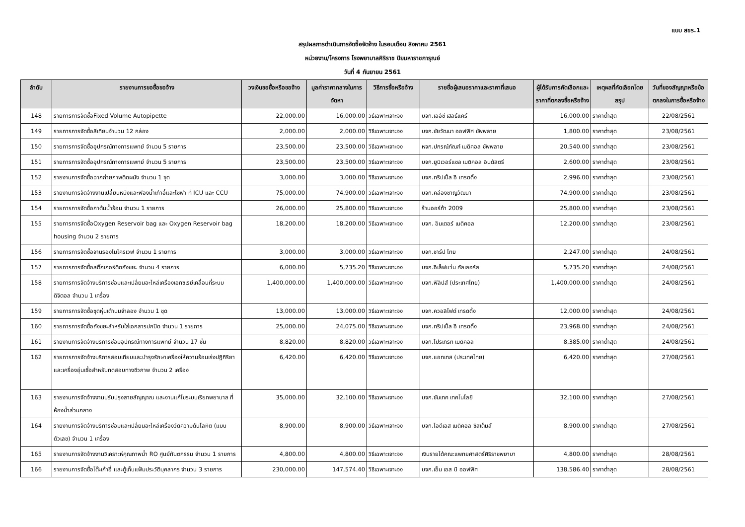แบบ สขร.1
สรุปผลการดำเนินการจัดซื้อจัดจ้าง ในรอบเดือน สิงหาคม 2561
หน่วยงาน/โครงการ โรงพยาบาลศิริราช ปิยมหาราชการุณย์
วันที่ 4 กันยายน 2561
| ลำดับ | รายงานการขอซื้อขอจ้าง | วงเงินขอซื้อหรือขอจ้าง | มูลค่าราคากลางในการจัดหา | วิธีการซื้อหรือจ้าง | รายชื่อผู้เสนอราคาและราคาที่เสนอ | ผู้ได้รับการคัดเลือกและราคาที่ตกลงซื้อหรือจ้าง | เหตุผลที่คัดเลือกโดยสรุป | วันที่ของสัญญาหรือข้อตกลงในการซื้อหรือจ้าง |
| --- | --- | --- | --- | --- | --- | --- | --- | --- |
| 148 | รายการการจัดซื้อFixed Volume Autopipette | 22,000.00 | 16,000.00 | วิธีเฉพาะเจาะจง | บจก.เออีซี เฮลธ์แคร์ | 16,000.00 | ราคาต่ำสุด | 22/08/2561 |
| 149 | รายการการจัดซื้อสีเทียนจำนวน 12 กล่อง | 2,000.00 | 2,000.00 | วิธีเฉพาะเจาะจง | บจก.ชัยวัฒนา ออฟฟิศ ซัพพลาย | 1,800.00 | ราคาต่ำสุด | 23/08/2561 |
| 150 | รายการการจัดซื้ออุปกรณ์ทางการแพทย์ จำนวน 5 รายการ | 23,500.00 | 23,500.00 | วิธีเฉพาะเจาะจง | หจก.ปกรณ์ภัณฑ์ เมดิคอล ซัพพลาย | 20,540.00 | ราคาต่ำสุด | 23/08/2561 |
| 151 | รายการการจัดซื้ออุปกรณ์ทางการแพทย์ จำนวน 5 รายการ | 23,500.00 | 23,500.00 | วิธีเฉพาะเจาะจง | บจก.ยูนิเวอร์แซล เมดิคอล อินดัสตรี | 2,600.00 | ราคาต่ำสุด | 23/08/2561 |
| 152 | รายงานการจัดซื้อฉากถ่ายภาพติดผนัง จำนวน 1 ชุด | 3,000.00 | 3,000.00 | วิธีเฉพาะเจาะจง | บจก.ทริปเปิ้ล อี เทรดดิ้ง | 2,996.00 | ราคาต่ำสุด | 23/08/2561 |
| 153 | รายงานการจัดจ้างงานเปลี่ยนหนังและฟองน้ำเก้าอี้และโซฟา ที่ ICU และ CCU | 75,000.00 | 74,900.00 | วิธีเฉพาะเจาะจง | บจก.คล่องชาญวัฒนา | 74,900.00 | ราคาต่ำสุด | 23/08/2561 |
| 154 | รายการการจัดซื้อกาต้มน้ำร้อน จำนวน 1 รายการ | 26,000.00 | 25,800.00 | วิธีเฉพาะเจาะจง | ร้านออร์ก้า 2009 | 25,800.00 | ราคาต่ำสุด | 23/08/2561 |
| 155 | รายการการจัดซื้อOxygen Reservoir bag และ Oxygen Reservoir bag housing จำนวน 2 รายการ | 18,200.00 | 18,200.00 | วิธีเฉพาะเจาะจง | บจก. อินเตอร์ เมดิคอล | 12,200.00 | ราคาต่ำสุด | 23/08/2561 |
| 156 | รายการการจัดซื้อจานรองไมโครเวฟ จำนวน 1 รายการ | 3,000.00 | 3,000.00 | วิธีเฉพาะเจาะจง | บจก.ชาร์ป ไทย | 2,247.00 | ราคาต่ำสุด | 24/08/2561 |
| 157 | รายการการจัดซื้อสติ๊กเกอร์ติดถังขยะ จำนวน 4 รายการ | 6,000.00 | 5,735.20 | วิธีเฉพาะเจาะจง | บจก.อีเล็ฟแว่น คัลเลอร์ส | 5,735.20 | ราคาต่ำสุด | 24/08/2561 |
| 158 | รายการการจัดจ้างบริการซ่อมและเปลี่ยนอะไหล่เครื่องเอกซเรย์เคลื่อนที่ระบบดิจิตอล จำนวน 1 เครื่อง | 1,400,000.00 | 1,400,000.00 | วิธีเฉพาะเจาะจง | บจก.ฟิลิปส์ (ประเทศไทย) | 1,400,000.00 | ราคาต่ำสุด | 24/08/2561 |
| 159 | รายการการจัดซื้อชุดหุ่นเต้านมจำลอง จำนวน 1 ชุด | 13,000.00 | 13,000.00 | วิธีเฉพาะเจาะจง | บจก.ควอลิไฟด์ เทรดดิ้ง | 12,000.00 | ราคาต่ำสุด | 24/08/2561 |
| 160 | รายการการจัดซื้อถังขยะสำหรับใส่เอกสารปกปิด จำนวน 1 รายการ | 25,000.00 | 24,075.00 | วิธีเฉพาะเจาะจง | บจก.ทริปเปิ้ล อี เทรดดิ้ง | 23,968.00 | ราคาต่ำสุด | 24/08/2561 |
| 161 | รายงานการจัดจ้างบริการซ่อมอุปกรณ์ทางการแพทย์ จำนวน 17 ชิ้น | 8,820.00 | 8,820.00 | วิธีเฉพาะเจาะจง | บจก.โปรเกรท เมดิคอล | 8,385.00 | ราคาต่ำสุด | 24/08/2561 |
| 162 | รายการการจัดจ้างบริการสอบเทียบและบำรุงรักษาเครื่องให้ความร้อนเร่งปฏิกิริยาและเครื่องอุ่นเชื้อสำหรับทดสอบทางชีวภาพ จำนวน 2 เครื่อง | 6,420.00 | 6,420.00 | วิธีเฉพาะเจาะจง | บจก.แอทเทส (ประเทศไทย) | 6,420.00 | ราคาต่ำสุด | 27/08/2561 |
| 163 | รายงานการจัดจ้างงานปรับปรุงสายสัญญาณ และงานแก้ไขระบบเรียกพยาบาล ที่ห้องน้ำส่วนกลาง | 35,000.00 | 32,100.00 | วิธีเฉพาะเจาะจง | บจก.ซันเทค เทคโนโลยี | 32,100.00 | ราคาต่ำสุด | 27/08/2561 |
| 164 | รายงานการจัดจ้างบริการซ่อมและเปลี่ยนอะไหล่เครื่องวัดความดันโลหิต (แบบตัวเลข) จำนวน 1 เครื่อง | 8,900.00 | 8,900.00 | วิธีเฉพาะเจาะจง | บจก.ไอดีเอส เมดิคอล ซิสเต็มส์ | 8,900.00 | ราคาต่ำสุด | 27/08/2561 |
| 165 | รายงานการจัดจ้างงานวิเคราะห์คุณภาพน้ำ RO ศูนย์ทันตกรรม จำนวน 1 รายการ | 4,800.00 | 4,800.00 | วิธีเฉพาะเจาะจง | เงินรายได้คณะแพทยศาสตร์ศิริราชพยาบา | 4,800.00 | ราคาต่ำสุด | 28/08/2561 |
| 166 | รายงานการจัดซื้อโต๊ะเก้าอี้ และตู้เก็บแฟ้มประวัติบุคลากร จำนวน 3 รายการ | 230,000.00 | 147,574.40 | วิธีเฉพาะเจาะจง | บจก.เอ็น เอส บี ออฟฟิศ | 138,586.40 | ราคาต่ำสุด | 28/08/2561 |